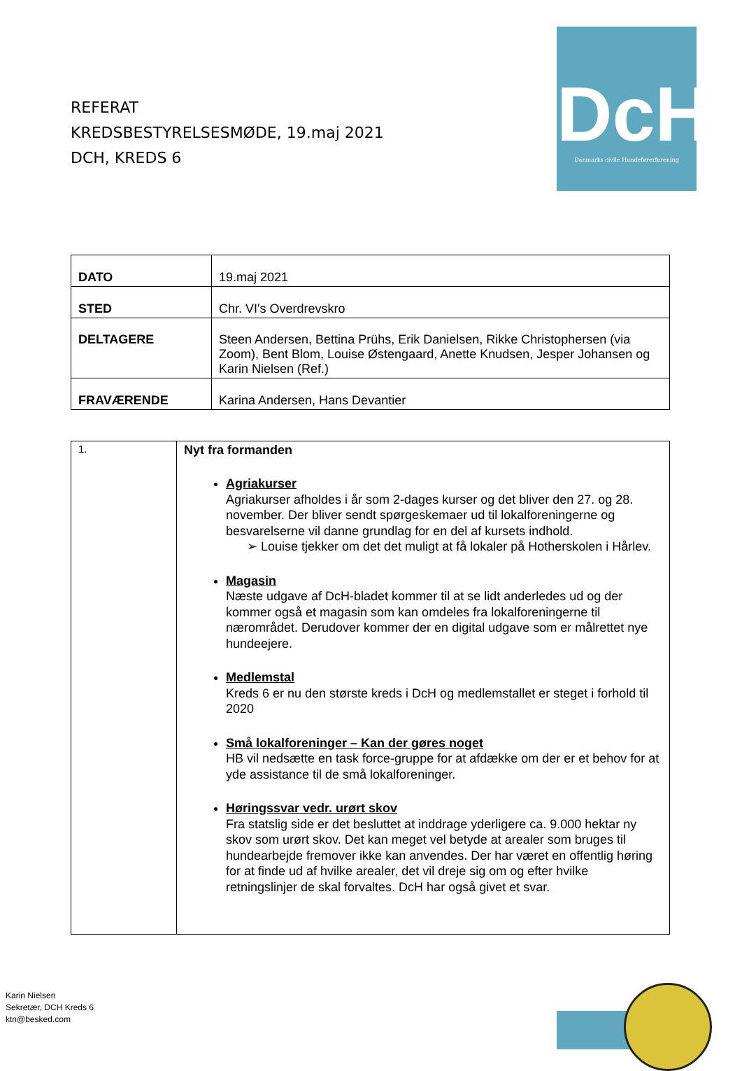REFERAT
KREDSBESTYRELSESMØDE, 19.maj 2021
DCH, KREDS 6
DcH
Danmarks civile Hundeførerforening
| DATO | 19.maj 2021 |
| STED | Chr. VI's Overdrevskro |
| DELTAGERE | Steen Andersen, Bettina Prühs, Erik Danielsen, Rikke Christophersen (via Zoom), Bent Blom, Louise Østengaard, Anette Knudsen, Jesper Johansen og Karin Nielsen (Ref.) |
| FRAVÆRENDE | Karina Andersen, Hans Devantier |
| 1. | Nyt fra formanden Agriakurser Agriakurser afholdes i år som 2-dages kurser og det bliver den 27. og 28. november. Der bliver sendt spørgeskemaer ud til lokalforeningerne og besvarelserne vil danne grundlag for en del af kursets indhold. ➢ Louise tjekker om det det muligt at få lokaler på Hotherskolen i Hårlev. Magasin Næste udgave af DcH-bladet kommer til at se lidt anderledes ud og der kommer også et magasin som kan omdeles fra lokalforeningerne til nærområdet. Derudover kommer der en digital udgave som er målrettet nye hundeejere. Medlemstal Kreds 6 er nu den største kreds i DcH og medlemstallet er steget i forhold til 2020 Små lokalforeninger – Kan der gøres noget HB vil nedsætte en task force-gruppe for at afdække om der er et behov for at yde assistance til de små lokalforeninger. Høringssvar vedr. urørt skov Fra statslig side er det besluttet at inddrage yderligere ca. 9.000 hektar ny skov som urørt skov. Det kan meget vel betyde at arealer som bruges til hundearbejde fremover ikke kan anvendes. Der har været en offentlig høring for at finde ud af hvilke arealer, det vil dreje sig om og efter hvilke retningslinjer de skal forvaltes. DcH har også givet et svar. |
Karin Nielsen
Sekretær, DCH Kreds 6
ktn@besked.com